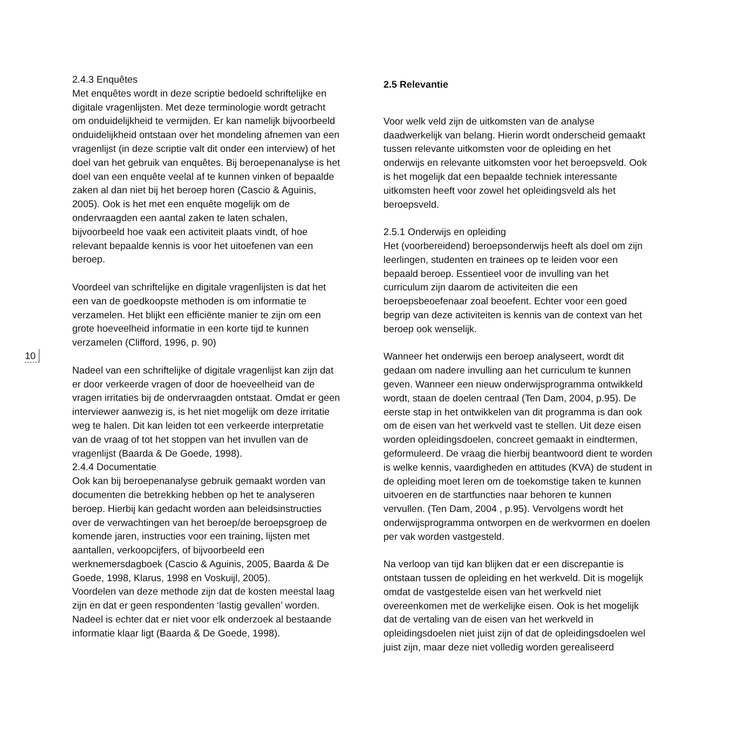10
2.4.3 Enquêtes
Met enquêtes wordt in deze scriptie bedoeld schriftelijke en digitale vragenlijsten. Met deze terminologie wordt getracht om onduidelijkheid te vermijden. Er kan namelijk bijvoorbeeld onduidelijkheid ontstaan over het mondeling afnemen van een vragenlijst (in deze scriptie valt dit onder een interview) of het doel van het gebruik van enquêtes. Bij beroepenanalyse is het doel van een enquête veelal af te kunnen vinken of bepaalde zaken al dan niet bij het beroep horen (Cascio & Aguinis, 2005). Ook is het met een enquête mogelijk om de ondervraagden een aantal zaken te laten schalen, bijvoorbeeld hoe vaak een activiteit plaats vindt, of hoe relevant bepaalde kennis is voor het uitoefenen van een beroep.
Voordeel van schriftelijke en digitale vragenlijsten is dat het een van de goedkoopste methoden is om informatie te verzamelen. Het blijkt een efficiënte manier te zijn om een grote hoeveelheid informatie in een korte tijd te kunnen verzamelen (Clifford, 1996, p. 90)
Nadeel van een schriftelijke of digitale vragenlijst kan zijn dat er door verkeerde vragen of door de hoeveelheid van de vragen irritaties bij de ondervraagden ontstaat. Omdat er geen interviewer aanwezig is, is het niet mogelijk om deze irritatie weg te halen. Dit kan leiden tot een verkeerde interpretatie van de vraag of tot het stoppen van het invullen van de vragenlijst (Baarda & De Goede, 1998).
2.4.4 Documentatie
Ook kan bij beroepenanalyse gebruik gemaakt worden van documenten die betrekking hebben op het te analyseren beroep. Hierbij kan gedacht worden aan beleidsinstructies over de verwachtingen van het beroep/de beroepsgroep de komende jaren, instructies voor een training, lijsten met aantallen, verkoopcijfers, of bijvoorbeeld een werknemersdagboek (Cascio & Aguinis, 2005, Baarda & De Goede, 1998, Klarus, 1998 en Voskuijl, 2005).
Voordelen van deze methode zijn dat de kosten meestal laag zijn en dat er geen respondenten ‘lastig gevallen’ worden. Nadeel is echter dat er niet voor elk onderzoek al bestaande informatie klaar ligt (Baarda & De Goede, 1998).
2.5 Relevantie
Voor welk veld zijn de uitkomsten van de analyse daadwerkelijk van belang. Hierin wordt onderscheid gemaakt tussen relevante uitkomsten voor de opleiding en het onderwijs en relevante uitkomsten voor het beroepsveld. Ook is het mogelijk dat een bepaalde techniek interessante uitkomsten heeft voor zowel het opleidingsveld als het beroepsveld.
2.5.1 Onderwijs en opleiding
Het (voorbereidend) beroepsonderwijs heeft als doel om zijn leerlingen, studenten en trainees op te leiden voor een bepaald beroep. Essentieel voor de invulling van het curriculum zijn daarom de activiteiten die een beroepsbeoefenaar zoal beoefent. Echter voor een goed begrip van deze activiteiten is kennis van de context van het beroep ook wenselijk.
Wanneer het onderwijs een beroep analyseert, wordt dit gedaan om nadere invulling aan het curriculum te kunnen geven. Wanneer een nieuw onderwijsprogramma ontwikkeld wordt, staan de doelen centraal (Ten Dam, 2004, p.95). De eerste stap in het ontwikkelen van dit programma is dan ook om de eisen van het werkveld vast te stellen. Uit deze eisen worden opleidingsdoelen, concreet gemaakt in eindtermen, geformuleerd. De vraag die hierbij beantwoord dient te worden is welke kennis, vaardigheden en attitudes (KVA) de student in de opleiding moet leren om de toekomstige taken te kunnen uitvoeren en de startfuncties naar behoren te kunnen vervullen. (Ten Dam, 2004 , p.95). Vervolgens wordt het onderwijsprogramma ontworpen en de werkvormen en doelen per vak worden vastgesteld.
Na verloop van tijd kan blijken dat er een discrepantie is ontstaan tussen de opleiding en het werkveld. Dit is mogelijk omdat de vastgestelde eisen van het werkveld niet overeenkomen met de werkelijke eisen. Ook is het mogelijk dat de vertaling van de eisen van het werkveld in opleidingsdoelen niet juist zijn of dat de opleidingsdoelen wel juist zijn, maar deze niet volledig worden gerealiseerd